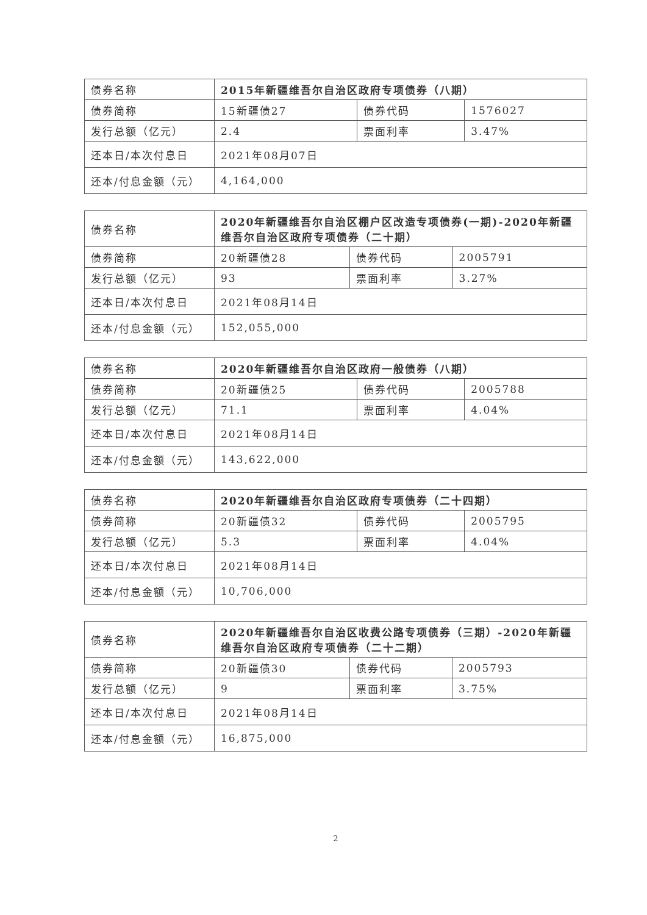| 债券名称 | 2015年新疆维吾尔自治区政府专项债券（八期） | | |
| 债券简称 | 15新疆债27 | 债券代码 | 1576027 |
| 发行总额（亿元） | 2.4 | 票面利率 | 3.47% |
| 还本日/本次付息日 | 2021年08月07日 | | |
| 还本/付息金额（元） | 4,164,000 | | |
| 债券名称 | 2020年新疆维吾尔自治区棚户区改造专项债券(一期)-2020年新疆维吾尔自治区政府专项债券（二十期） | | |
| 债券简称 | 20新疆债28 | 债券代码 | 2005791 |
| 发行总额（亿元） | 93 | 票面利率 | 3.27% |
| 还本日/本次付息日 | 2021年08月14日 | | |
| 还本/付息金额（元） | 152,055,000 | | |
| 债券名称 | 2020年新疆维吾尔自治区政府一般债券（八期） | | |
| 债券简称 | 20新疆债25 | 债券代码 | 2005788 |
| 发行总额（亿元） | 71.1 | 票面利率 | 4.04% |
| 还本日/本次付息日 | 2021年08月14日 | | |
| 还本/付息金额（元） | 143,622,000 | | |
| 债券名称 | 2020年新疆维吾尔自治区政府专项债券（二十四期） | | |
| 债券简称 | 20新疆债32 | 债券代码 | 2005795 |
| 发行总额（亿元） | 5.3 | 票面利率 | 4.04% |
| 还本日/本次付息日 | 2021年08月14日 | | |
| 还本/付息金额（元） | 10,706,000 | | |
| 债券名称 | 2020年新疆维吾尔自治区收费公路专项债券（三期）-2020年新疆维吾尔自治区政府专项债券（二十二期） | | |
| 债券简称 | 20新疆债30 | 债券代码 | 2005793 |
| 发行总额（亿元） | 9 | 票面利率 | 3.75% |
| 还本日/本次付息日 | 2021年08月14日 | | |
| 还本/付息金额（元） | 16,875,000 | | |
2